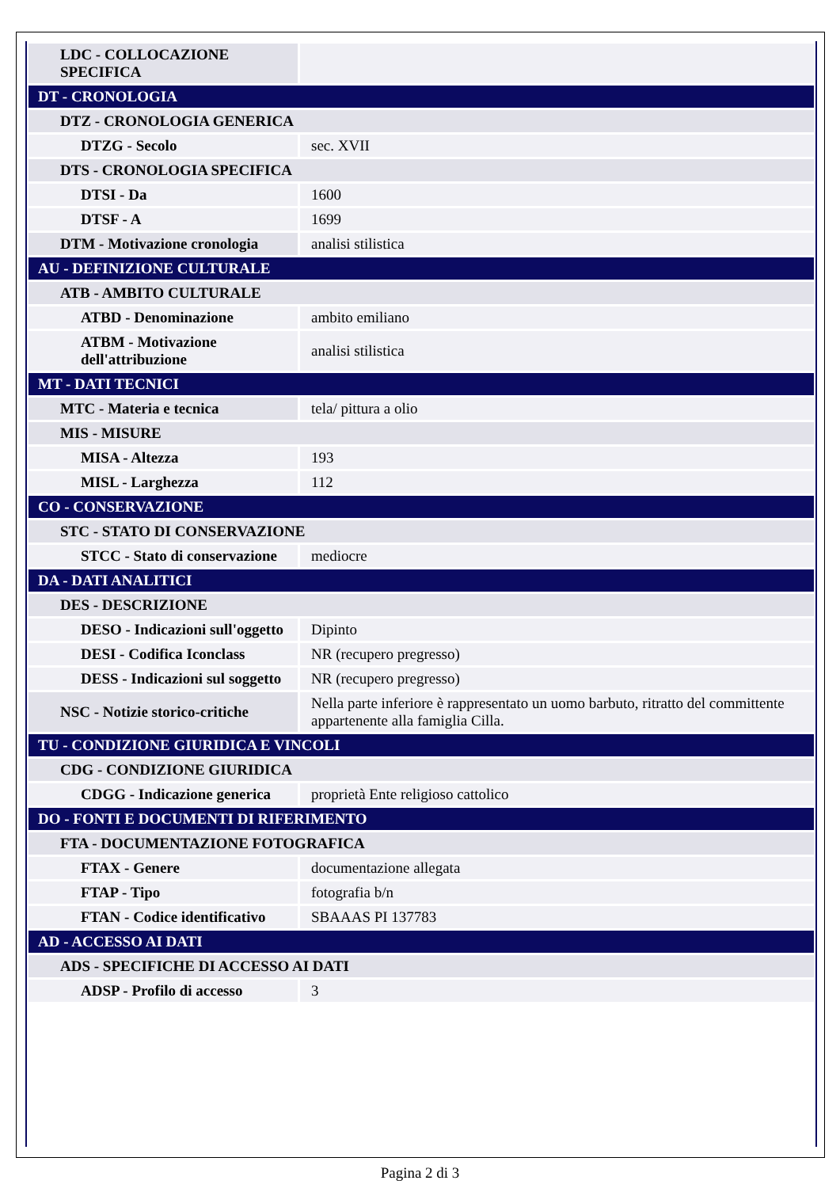| LDC - COLLOCAZIONE SPECIFICA | |
| DT - CRONOLOGIA | |
| DTZ - CRONOLOGIA GENERICA | |
| DTZG - Secolo | sec. XVII |
| DTS - CRONOLOGIA SPECIFICA | |
| DTSI - Da | 1600 |
| DTSF - A | 1699 |
| DTM - Motivazione cronologia | analisi stilistica |
| AU - DEFINIZIONE CULTURALE | |
| ATB - AMBITO CULTURALE | |
| ATBD - Denominazione | ambito emiliano |
| ATBM - Motivazione dell'attribuzione | analisi stilistica |
| MT - DATI TECNICI | |
| MTC - Materia e tecnica | tela/ pittura a olio |
| MIS - MISURE | |
| MISA - Altezza | 193 |
| MISL - Larghezza | 112 |
| CO - CONSERVAZIONE | |
| STC - STATO DI CONSERVAZIONE | |
| STCC - Stato di conservazione | mediocre |
| DA - DATI ANALITICI | |
| DES - DESCRIZIONE | |
| DESO - Indicazioni sull'oggetto | Dipinto |
| DESI - Codifica Iconclass | NR (recupero pregresso) |
| DESS - Indicazioni sul soggetto | NR (recupero pregresso) |
| NSC - Notizie storico-critiche | Nella parte inferiore è rappresentato un uomo barbuto, ritratto del committente appartenente alla famiglia Cilla. |
| TU - CONDIZIONE GIURIDICA E VINCOLI | |
| CDG - CONDIZIONE GIURIDICA | |
| CDGG - Indicazione generica | proprietà Ente religioso cattolico |
| DO - FONTI E DOCUMENTI DI RIFERIMENTO | |
| FTA - DOCUMENTAZIONE FOTOGRAFICA | |
| FTAX - Genere | documentazione allegata |
| FTAP - Tipo | fotografia b/n |
| FTAN - Codice identificativo | SBAAAS PI 137783 |
| AD - ACCESSO AI DATI | |
| ADS - SPECIFICHE DI ACCESSO AI DATI | |
| ADSP - Profilo di accesso | 3 |
Pagina 2 di 3